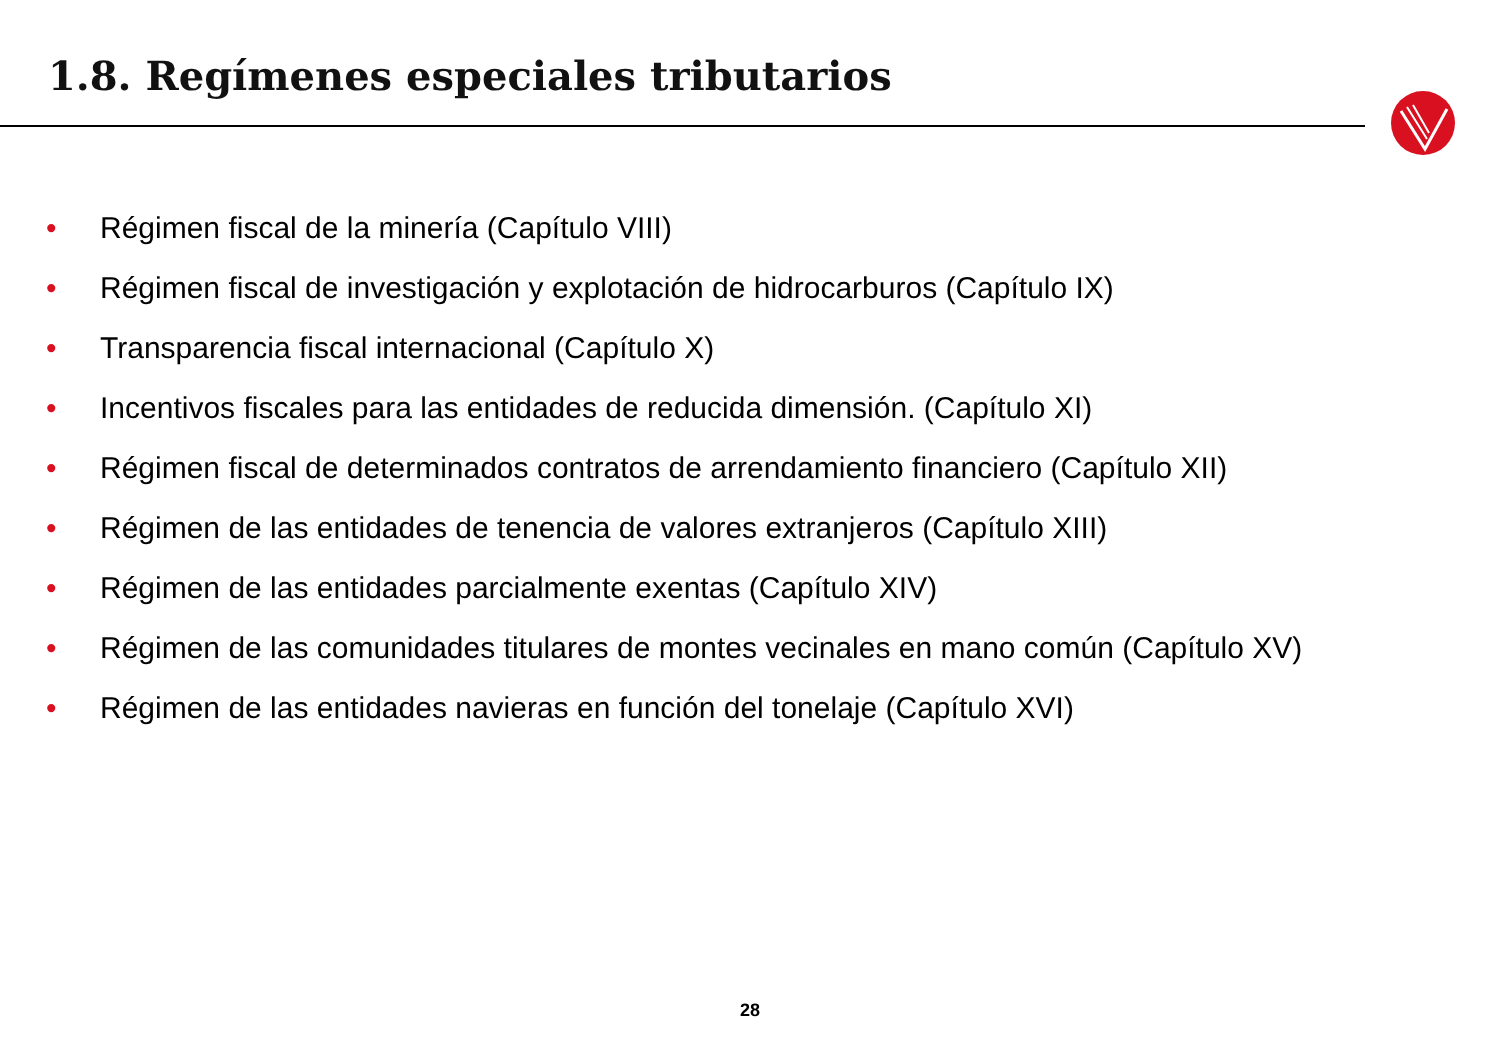1.8. Regímenes especiales tributarios
• Régimen fiscal de la minería (Capítulo VIII)
• Régimen fiscal de investigación y explotación de hidrocarburos (Capítulo IX)
• Transparencia fiscal internacional (Capítulo X)
• Incentivos fiscales para las entidades de reducida dimensión. (Capítulo XI)
• Régimen fiscal de determinados contratos de arrendamiento financiero (Capítulo XII)
• Régimen de las entidades de tenencia de valores extranjeros (Capítulo XIII)
• Régimen de las entidades parcialmente exentas (Capítulo XIV)
• Régimen de las comunidades titulares de montes vecinales en mano común (Capítulo XV)
• Régimen de las entidades navieras en función del tonelaje (Capítulo XVI)
28